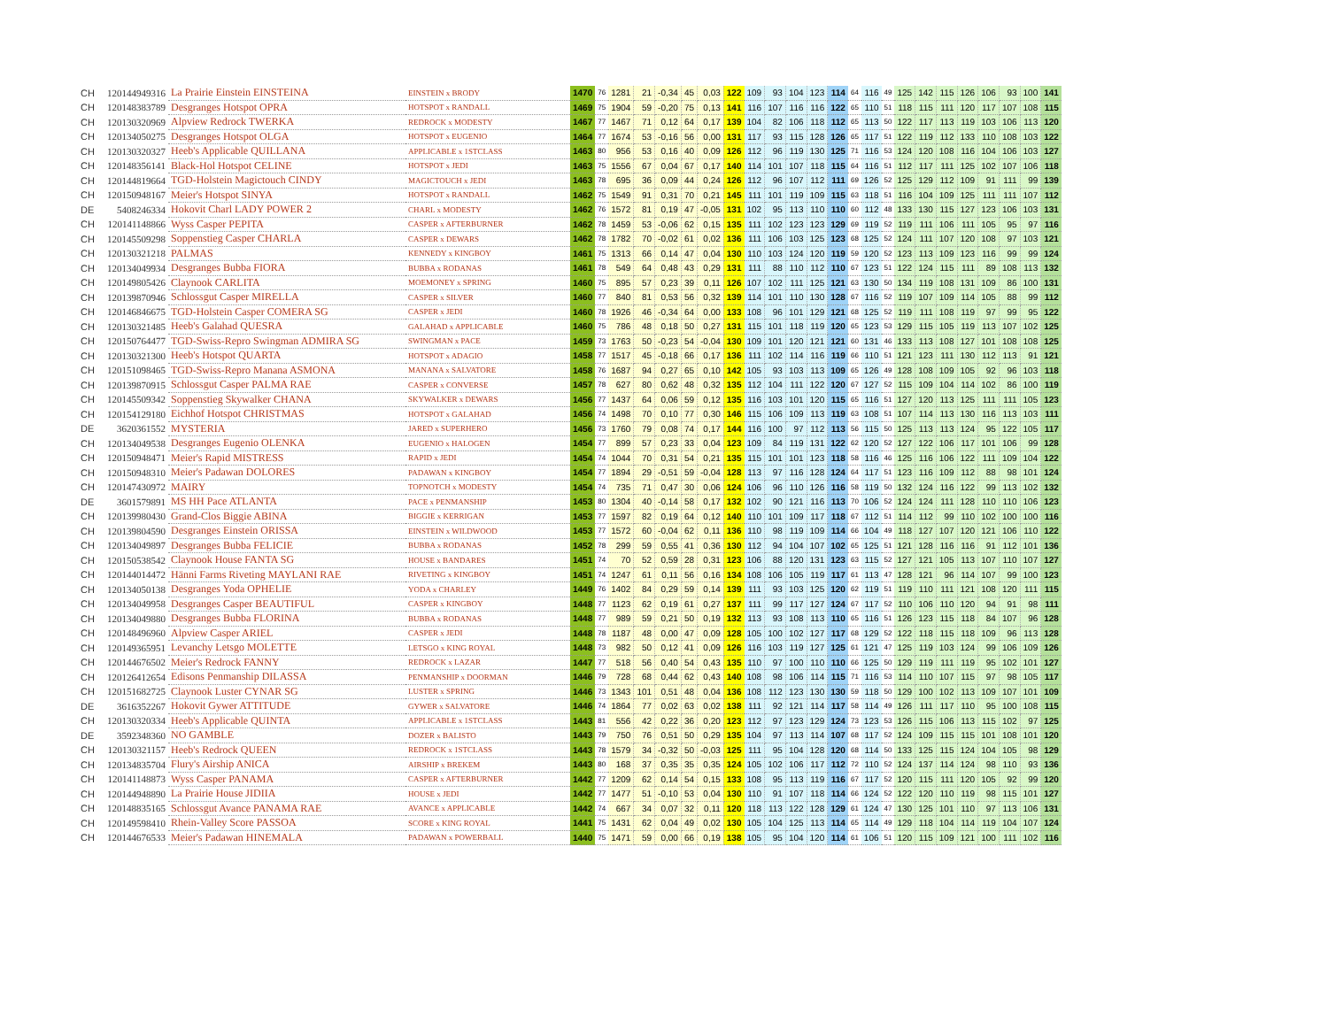| CH | 120144949316 | La Prairie Einstein EINSTEINA | EINSTEIN x BRODY | 1470 | 76 | 1281 | 21 | -0,34 | 45 | 0,03 | 122 | 109 | 93 | 104 | 123 | 114 | 64 | 116 | 49 | 125 | 142 | 115 | 126 | 106 | 93 | 100 | 141 |
| CH | 120148383789 | Desgranges Hotspot OPRA | HOTSPOT x RANDALL | 1469 | 75 | 1904 | 59 | -0,20 | 75 | 0,13 | 141 | 116 | 107 | 116 | 116 | 122 | 65 | 110 | 51 | 118 | 115 | 111 | 120 | 117 | 107 | 108 | 115 |
| CH | 120130320969 | Alpview Redrock TWERKA | REDROCK x MODESTY | 1467 | 77 | 1467 | 71 | 0,12 | 64 | 0,17 | 139 | 104 | 82 | 106 | 118 | 112 | 65 | 113 | 50 | 122 | 117 | 113 | 119 | 103 | 106 | 113 | 120 |
| CH | 120134050275 | Desgranges Hotspot OLGA | HOTSPOT x EUGENIO | 1464 | 77 | 1674 | 53 | -0,16 | 56 | 0,00 | 131 | 117 | 93 | 115 | 128 | 126 | 65 | 117 | 51 | 122 | 119 | 112 | 133 | 110 | 108 | 103 | 122 |
| CH | 120130320327 | Heeb's Applicable QUILLANA | APPLICABLE x 1STCLASS | 1463 | 80 | 956 | 53 | 0,16 | 40 | 0,09 | 126 | 112 | 96 | 119 | 130 | 125 | 71 | 116 | 53 | 124 | 120 | 108 | 116 | 104 | 106 | 103 | 127 |
| CH | 120148356141 | Black-Hol Hotspot CELINE | HOTSPOT x JEDI | 1463 | 75 | 1556 | 67 | 0,04 | 67 | 0,17 | 140 | 114 | 101 | 107 | 118 | 115 | 64 | 116 | 51 | 112 | 117 | 111 | 125 | 102 | 107 | 106 | 118 |
| CH | 120144819664 | TGD-Holstein Magictouch CINDY | MAGICTOUCH x JEDI | 1463 | 78 | 695 | 36 | 0,09 | 44 | 0,24 | 126 | 112 | 96 | 107 | 112 | 111 | 69 | 126 | 52 | 125 | 129 | 112 | 109 | 91 | 111 | 99 | 139 |
| CH | 120150948167 | Meier's Hotspot SINYA | HOTSPOT x RANDALL | 1462 | 75 | 1549 | 91 | 0,31 | 70 | 0,21 | 145 | 111 | 101 | 119 | 109 | 115 | 63 | 118 | 51 | 116 | 104 | 109 | 125 | 111 | 111 | 107 | 112 |
| DE | 5408246334 | Hokovit Charl LADY POWER 2 | CHARL x MODESTY | 1462 | 76 | 1572 | 81 | 0,19 | 47 | -0,05 | 131 | 102 | 95 | 113 | 110 | 110 | 60 | 112 | 48 | 133 | 130 | 115 | 127 | 123 | 106 | 103 | 131 |
| CH | 120141148866 | Wyss Casper PEPITA | CASPER x AFTERBURNER | 1462 | 78 | 1459 | 53 | -0,06 | 62 | 0,15 | 135 | 111 | 102 | 123 | 123 | 129 | 69 | 119 | 52 | 119 | 111 | 106 | 111 | 105 | 95 | 97 | 116 |
| CH | 120145509298 | Soppenstieg Casper CHARLA | CASPER x DEWARS | 1462 | 78 | 1782 | 70 | -0,02 | 61 | 0,02 | 136 | 111 | 106 | 103 | 125 | 123 | 68 | 125 | 52 | 124 | 111 | 107 | 120 | 108 | 97 | 103 | 121 |
| CH | 120130321218 | PALMAS | KENNEDY x KINGBOY | 1461 | 75 | 1313 | 66 | 0,14 | 47 | 0,04 | 130 | 110 | 103 | 124 | 120 | 119 | 59 | 120 | 52 | 123 | 113 | 109 | 123 | 116 | 99 | 99 | 124 |
| CH | 120134049934 | Desgranges Bubba FIORA | BUBBA x RODANAS | 1461 | 78 | 549 | 64 | 0,48 | 43 | 0,29 | 131 | 111 | 88 | 110 | 112 | 110 | 67 | 123 | 51 | 122 | 124 | 115 | 111 | 89 | 108 | 113 | 132 |
| CH | 120149805426 | Claynook CARLITA | MOEMONEY x SPRING | 1460 | 75 | 895 | 57 | 0,23 | 39 | 0,11 | 126 | 107 | 102 | 111 | 125 | 121 | 63 | 130 | 50 | 134 | 119 | 108 | 131 | 109 | 86 | 100 | 131 |
| CH | 120139870946 | Schlossgut Casper MIRELLA | CASPER x SILVER | 1460 | 77 | 840 | 81 | 0,53 | 56 | 0,32 | 139 | 114 | 101 | 110 | 130 | 128 | 67 | 116 | 52 | 119 | 107 | 109 | 114 | 105 | 88 | 99 | 112 |
| CH | 120146846675 | TGD-Holstein Casper COMERA SG | CASPER x JEDI | 1460 | 78 | 1926 | 46 | -0,34 | 64 | 0,00 | 133 | 108 | 96 | 101 | 129 | 121 | 68 | 125 | 52 | 119 | 111 | 108 | 119 | 97 | 99 | 95 | 122 |
| CH | 120130321485 | Heeb's Galahad QUESRA | GALAHAD x APPLICABLE | 1460 | 75 | 786 | 48 | 0,18 | 50 | 0,27 | 131 | 115 | 101 | 118 | 119 | 120 | 65 | 123 | 53 | 129 | 115 | 105 | 119 | 113 | 107 | 102 | 125 |
| CH | 120150764477 | TGD-Swiss-Repro Swingman ADMIRA SG | SWINGMAN x PACE | 1459 | 73 | 1763 | 50 | -0,23 | 54 | -0,04 | 130 | 109 | 101 | 120 | 121 | 121 | 60 | 131 | 46 | 133 | 113 | 108 | 127 | 101 | 108 | 108 | 125 |
| CH | 120130321300 | Heeb's Hotspot QUARTA | HOTSPOT x ADAGIO | 1458 | 77 | 1517 | 45 | -0,18 | 66 | 0,17 | 136 | 111 | 102 | 114 | 116 | 119 | 66 | 110 | 51 | 121 | 123 | 111 | 130 | 112 | 113 | 91 | 121 |
| CH | 120151098465 | TGD-Swiss-Repro Manana ASMONA | MANANA x SALVATORE | 1458 | 76 | 1687 | 94 | 0,27 | 65 | 0,10 | 142 | 105 | 93 | 103 | 113 | 109 | 65 | 126 | 49 | 128 | 108 | 109 | 105 | 92 | 96 | 103 | 118 |
| CH | 120139870915 | Schlossgut Casper PALMA RAE | CASPER x CONVERSE | 1457 | 78 | 627 | 80 | 0,62 | 48 | 0,32 | 135 | 112 | 104 | 111 | 122 | 120 | 67 | 127 | 52 | 115 | 109 | 104 | 114 | 102 | 86 | 100 | 119 |
| CH | 120145509342 | Soppenstieg Skywalker CHANA | SKYWALKER x DEWARS | 1456 | 77 | 1437 | 64 | 0,06 | 59 | 0,12 | 135 | 116 | 103 | 101 | 120 | 115 | 65 | 116 | 51 | 127 | 120 | 113 | 125 | 111 | 111 | 105 | 123 |
| CH | 120154129180 | Eichhof Hotspot CHRISTMAS | HOTSPOT x GALAHAD | 1456 | 74 | 1498 | 70 | 0,10 | 77 | 0,30 | 146 | 115 | 106 | 109 | 113 | 119 | 63 | 108 | 51 | 107 | 114 | 113 | 130 | 116 | 113 | 103 | 111 |
| DE | 3620361552 | MYSTERIA | JARED x SUPERHERO | 1456 | 73 | 1760 | 79 | 0,08 | 74 | 0,17 | 144 | 116 | 100 | 97 | 112 | 113 | 56 | 115 | 50 | 125 | 113 | 113 | 124 | 95 | 122 | 105 | 117 |
| CH | 120134049538 | Desgranges Eugenio OLENKA | EUGENIO x HALOGEN | 1454 | 77 | 899 | 57 | 0,23 | 33 | 0,04 | 123 | 109 | 84 | 119 | 131 | 122 | 62 | 120 | 52 | 127 | 122 | 106 | 117 | 101 | 106 | 99 | 128 |
| CH | 120150948471 | Meier's Rapid MISTRESS | RAPID x JEDI | 1454 | 74 | 1044 | 70 | 0,31 | 54 | 0,21 | 135 | 115 | 101 | 101 | 123 | 118 | 58 | 116 | 46 | 125 | 116 | 106 | 122 | 111 | 109 | 104 | 122 |
| CH | 120150948310 | Meier's Padawan DOLORES | PADAWAN x KINGBOY | 1454 | 77 | 1894 | 29 | -0,51 | 59 | -0,04 | 128 | 113 | 97 | 116 | 128 | 124 | 64 | 117 | 51 | 123 | 116 | 109 | 112 | 88 | 98 | 101 | 124 |
| CH | 120147430972 | MAIRY | TOPNOTCH x MODESTY | 1454 | 74 | 735 | 71 | 0,47 | 30 | 0,06 | 124 | 106 | 96 | 110 | 126 | 116 | 58 | 119 | 50 | 132 | 124 | 116 | 122 | 99 | 113 | 102 | 132 |
| DE | 3601579891 | MS HH Pace ATLANTA | PACE x PENMANSHIP | 1453 | 80 | 1304 | 40 | -0,14 | 58 | 0,17 | 132 | 102 | 90 | 121 | 116 | 113 | 70 | 106 | 52 | 124 | 124 | 111 | 128 | 110 | 110 | 106 | 123 |
| CH | 120139980430 | Grand-Clos Biggie ABINA | BIGGIE x KERRIGAN | 1453 | 77 | 1597 | 82 | 0,19 | 64 | 0,12 | 140 | 110 | 101 | 109 | 117 | 118 | 67 | 112 | 51 | 114 | 112 | 99 | 110 | 102 | 100 | 100 | 116 |
| CH | 120139804590 | Desgranges Einstein ORISSA | EINSTEIN x WILDWOOD | 1453 | 77 | 1572 | 60 | -0,04 | 62 | 0,11 | 136 | 110 | 98 | 119 | 109 | 114 | 66 | 104 | 49 | 118 | 127 | 107 | 120 | 121 | 106 | 110 | 122 |
| CH | 120134049897 | Desgranges Bubba FELICIE | BUBBA x RODANAS | 1452 | 78 | 299 | 59 | 0,55 | 41 | 0,36 | 130 | 112 | 94 | 104 | 107 | 102 | 65 | 125 | 51 | 121 | 128 | 116 | 116 | 91 | 112 | 101 | 136 |
| CH | 120150538542 | Claynook House FANTA SG | HOUSE x BANDARES | 1451 | 74 | 70 | 52 | 0,59 | 28 | 0,31 | 123 | 106 | 88 | 120 | 131 | 123 | 63 | 115 | 52 | 127 | 121 | 105 | 113 | 107 | 110 | 107 | 127 |
| CH | 120144014472 | Hänni Farms Riveting MAYLANI RAE | RIVETING x KINGBOY | 1451 | 74 | 1247 | 61 | 0,11 | 56 | 0,16 | 134 | 108 | 106 | 105 | 119 | 117 | 61 | 113 | 47 | 128 | 121 | 96 | 114 | 107 | 99 | 100 | 123 |
| CH | 120134050138 | Desgranges Yoda OPHELIE | YODA x CHARLEY | 1449 | 76 | 1402 | 84 | 0,29 | 59 | 0,14 | 139 | 111 | 93 | 103 | 125 | 120 | 62 | 119 | 51 | 119 | 110 | 111 | 121 | 108 | 120 | 111 | 115 |
| CH | 120134049958 | Desgranges Casper BEAUTIFUL | CASPER x KINGBOY | 1448 | 77 | 1123 | 62 | 0,19 | 61 | 0,27 | 137 | 111 | 99 | 117 | 127 | 124 | 67 | 117 | 52 | 110 | 106 | 110 | 120 | 94 | 91 | 98 | 111 |
| CH | 120134049880 | Desgranges Bubba FLORINA | BUBBA x RODANAS | 1448 | 77 | 989 | 59 | 0,21 | 50 | 0,19 | 132 | 113 | 93 | 108 | 113 | 110 | 65 | 116 | 51 | 126 | 123 | 115 | 118 | 84 | 107 | 96 | 128 |
| CH | 120148496960 | Alpview Casper ARIEL | CASPER x JEDI | 1448 | 78 | 1187 | 48 | 0,00 | 47 | 0,09 | 128 | 105 | 100 | 102 | 127 | 117 | 68 | 129 | 52 | 122 | 118 | 115 | 118 | 109 | 96 | 113 | 128 |
| CH | 120149365951 | Levanchy Letsgo MOLETTE | LETSGO x KING ROYAL | 1448 | 73 | 982 | 50 | 0,12 | 41 | 0,09 | 126 | 116 | 103 | 119 | 127 | 125 | 61 | 121 | 47 | 125 | 119 | 103 | 124 | 99 | 106 | 109 | 126 |
| CH | 120144676502 | Meier's Redrock FANNY | REDROCK x LAZAR | 1447 | 77 | 518 | 56 | 0,40 | 54 | 0,43 | 135 | 110 | 97 | 100 | 110 | 110 | 66 | 125 | 50 | 129 | 119 | 111 | 119 | 95 | 102 | 101 | 127 |
| CH | 120126412654 | Edisons Penmanship DILASSA | PENMANSHIP x DOORMAN | 1446 | 79 | 728 | 68 | 0,44 | 62 | 0,43 | 140 | 108 | 98 | 106 | 114 | 115 | 71 | 116 | 53 | 114 | 110 | 107 | 115 | 97 | 98 | 105 | 117 |
| CH | 120151682725 | Claynook Luster CYNAR SG | LUSTER x SPRING | 1446 | 73 | 1343 | 101 | 0,51 | 48 | 0,04 | 136 | 108 | 112 | 123 | 130 | 130 | 59 | 118 | 50 | 129 | 100 | 102 | 113 | 109 | 107 | 101 | 109 |
| DE | 3616352267 | Hokovit Gywer ATTITUDE | GYWER x SALVATORE | 1446 | 74 | 1864 | 77 | 0,02 | 63 | 0,02 | 138 | 111 | 92 | 121 | 114 | 117 | 58 | 114 | 49 | 126 | 111 | 117 | 110 | 95 | 100 | 108 | 115 |
| CH | 120130320334 | Heeb's Applicable QUINTA | APPLICABLE x 1STCLASS | 1443 | 81 | 556 | 42 | 0,22 | 36 | 0,20 | 123 | 112 | 97 | 123 | 129 | 124 | 73 | 123 | 53 | 126 | 115 | 106 | 113 | 115 | 102 | 97 | 125 |
| DE | 3592348360 | NO GAMBLE | DOZER x BALISTO | 1443 | 79 | 750 | 76 | 0,51 | 50 | 0,29 | 135 | 104 | 97 | 113 | 114 | 107 | 68 | 117 | 52 | 124 | 109 | 115 | 115 | 101 | 108 | 101 | 120 |
| CH | 120130321157 | Heeb's Redrock QUEEN | REDROCK x 1STCLASS | 1443 | 78 | 1579 | 34 | -0,32 | 50 | -0,03 | 125 | 111 | 95 | 104 | 128 | 120 | 68 | 114 | 50 | 133 | 125 | 115 | 124 | 104 | 105 | 98 | 129 |
| CH | 120134835704 | Flury's Airship ANICA | AIRSHIP x BREKEM | 1443 | 80 | 168 | 37 | 0,35 | 35 | 0,35 | 124 | 105 | 102 | 106 | 117 | 112 | 72 | 110 | 52 | 124 | 137 | 114 | 124 | 98 | 110 | 93 | 136 |
| CH | 120141148873 | Wyss Casper PANAMA | CASPER x AFTERBURNER | 1442 | 77 | 1209 | 62 | 0,14 | 54 | 0,15 | 133 | 108 | 95 | 113 | 119 | 116 | 67 | 117 | 52 | 120 | 115 | 111 | 120 | 105 | 92 | 99 | 120 |
| CH | 120144948890 | La Prairie House JIDIIA | HOUSE x JEDI | 1442 | 77 | 1477 | 51 | -0,10 | 53 | 0,04 | 130 | 110 | 91 | 107 | 118 | 114 | 66 | 124 | 52 | 122 | 120 | 110 | 119 | 98 | 115 | 101 | 127 |
| CH | 120148835165 | Schlossgut Avance PANAMA RAE | AVANCE x APPLICABLE | 1442 | 74 | 667 | 34 | 0,07 | 32 | 0,11 | 120 | 118 | 113 | 122 | 128 | 129 | 61 | 124 | 47 | 130 | 125 | 101 | 110 | 97 | 113 | 106 | 131 |
| CH | 120149598410 | Rhein-Valley Score PASSOA | SCORE x KING ROYAL | 1441 | 75 | 1431 | 62 | 0,04 | 49 | 0,02 | 130 | 105 | 104 | 125 | 113 | 114 | 65 | 114 | 49 | 129 | 118 | 104 | 114 | 119 | 104 | 107 | 124 |
| CH | 120144676533 | Meier's Padawan HINEMALA | PADAWAN x POWERBALL | 1440 | 75 | 1471 | 59 | 0,00 | 66 | 0,19 | 138 | 105 | 95 | 104 | 120 | 114 | 61 | 106 | 51 | 120 | 115 | 109 | 121 | 100 | 111 | 102 | 116 |